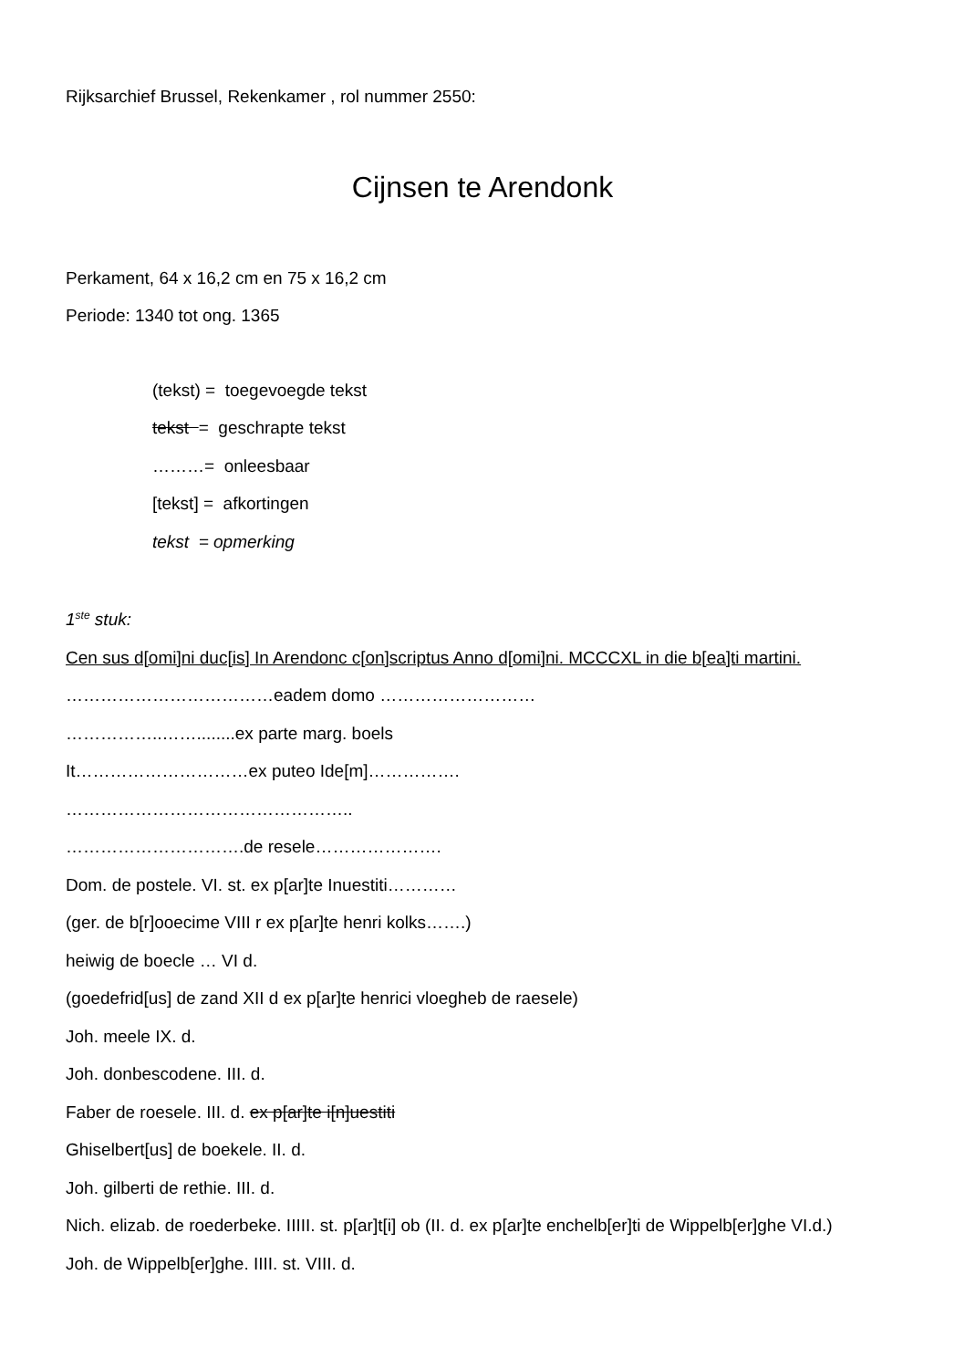Rijksarchief Brussel, Rekenkamer , rol nummer 2550:
Cijnsen te Arendonk
Perkament, 64 x 16,2 cm en 75 x 16,2 cm
Periode: 1340 tot ong. 1365
(tekst) = toegevoegde tekst
tekst = geschrapte tekst
………= onleesbaar
[tekst] = afkortingen
tekst = opmerking
1<sup>ste</sup> stuk:
Cen sus d[omi]ni duc[is] In Arendonc c[on]scriptus Anno d[omi]ni. MCCCXL in die b[ea]ti martini.
………………………………eadem domo ………………………
……………..……........ex parte marg. boels
It…………………………ex puteo Ide[m]…………….
…………………………………………..
………………………….de resele………………….
Dom. de postele. VI. st. ex p[ar]te Inuestiti…………
(ger. de b[r]ooecime VIII r ex p[ar]te henri kolks…….)
heiwig de boecle … VI d.
(goedefrid[us] de zand XII d ex p[ar]te henrici vloegheb de raesele)
Joh. meele IX. d.
Joh. donbescodene. III. d.
Faber de roesele. III. d. ex p[ar]te i[n]uestiti
Ghiselbert[us] de boekele. II. d.
Joh. gilberti de rethie. III. d.
Nich. elizab. de roederbeke. IIIII. st. p[ar]t[i] ob (II. d. ex p[ar]te enchelb[er]ti de Wippelb[er]ghe VI.d.)
Joh. de Wippelb[er]ghe. IIII. st. VIII. d.